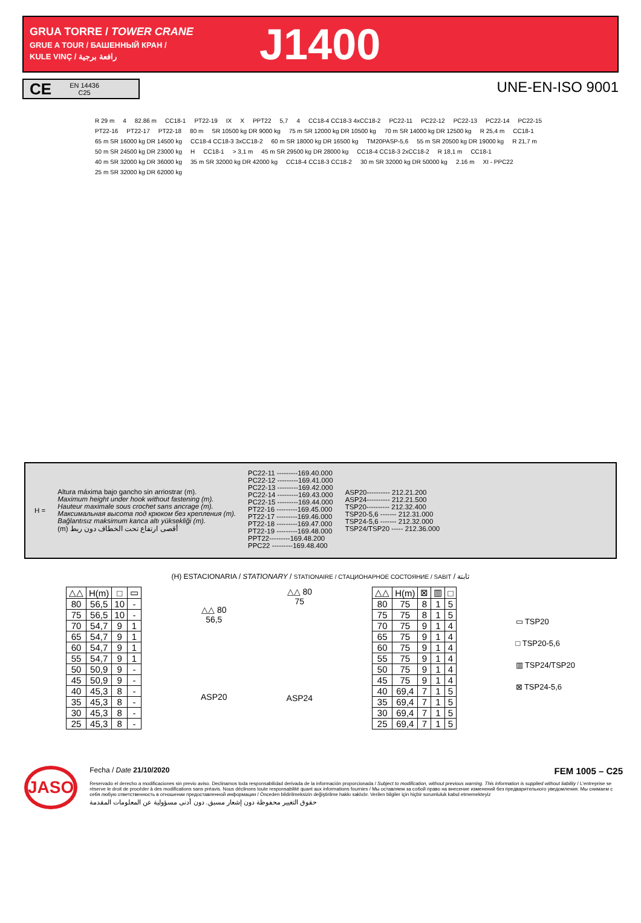GRUA TORRE / TOWER CRANE
GRUE A TOUR / БАШЕННЫЙ КРАН /
KULE VINÇ / رافعة برجية
J1400
CE
EN 14436
C25
UNE-EN-ISO 9001
R 29 m 4 82.86 m CC18-1 PT22-19 IX X PPT22 5,7 4 CC18-4 CC18-3 4xCC18-2 PC22-11 PC22-12 PC22-13 PC22-14 PC22-15 PT22-16 PT22-17 PT22-18 80 m SR 10500 kg DR 9000 kg 75 m SR 12000 kg DR 10500 kg 70 m SR 14000 kg DR 12500 kg R 25,4 m CC18-1 65 m SR 16000 kg DR 14500 kg CC18-4 CC18-3 3xCC18-2 60 m SR 18000 kg DR 16500 kg TM20PASP-5,6 55 m SR 20500 kg DR 19000 kg R 21,7 m 50 m SR 24500 kg DR 23000 kg H CC18-1 > 3,1 m 45 m SR 29500 kg DR 28000 kg CC18-4 CC18-3 2xCC18-2 R 18,1 m CC18-1 40 m SR 32000 kg DR 36000 kg 35 m SR 32000 kg DR 42000 kg CC18-4 CC18-3 CC18-2 30 m SR 32000 kg DR 50000 kg 2.16 m XI - PPC22 25 m SR 32000 kg DR 62000 kg
H = Altura máxima bajo gancho sin arriostrar (m).
Maximum height under hook without fastening (m).
Hauteur maximale sous crochet sans ancrage (m).
Максимальная высота под крюком без крепления (m).
Bağlantısız maksimum kanca altı yüksekliği (m).
(m) أقصى ارتفاع تحت الخطاف دون ربط
PC22-11 ---------169.40.000
PC22-12 ---------169.41.000
PC22-13 ---------169.42.000
PC22-14 ---------169.43.000
PC22-15 ---------169.44.000
PT22-16 ---------169.45.000
PT22-17 ---------169.46.000
PT22-18 ---------169.47.000
PT22-19 ---------169.48.000
PPT22---------169.48.200
PPC22 ---------169.48.400
ASP20---------- 212.21.200
ASP24---------- 212.21.500
TSP20---------- 212.32.400
TSP20-5,6 ------- 212.31.000
TSP24-5,6 ------- 212.32.000
TSP24/TSP20 ----- 212.36.000
(H) ESTACIONARIA / STATIONARY / STATIONAIRE / СТАЦИОНАРНОЕ СОСТОЯНИЕ / SABIT / ثابتة
| △△ | H(m) | □ | ▭ |
| --- | --- | --- | --- |
| 80 | 56,5 | 10 | - |
| 75 | 56,5 | 10 | - |
| 70 | 54,7 | 9 | 1 |
| 65 | 54,7 | 9 | 1 |
| 60 | 54,7 | 9 | 1 |
| 55 | 54,7 | 9 | 1 |
| 50 | 50,9 | 9 | - |
| 45 | 50,9 | 9 | - |
| 40 | 45,3 | 8 | - |
| 35 | 45,3 | 8 | - |
| 30 | 45,3 | 8 | - |
| 25 | 45,3 | 8 | - |
△△ 80
56,5
ASP20
△△ 80
75
ASP24
| △△ | H(m) | ⊠ | ▥ | □ |
| --- | --- | --- | --- | --- |
| 80 | 75 | 8 | 1 | 5 |
| 75 | 75 | 8 | 1 | 5 |
| 70 | 75 | 9 | 1 | 4 |
| 65 | 75 | 9 | 1 | 4 |
| 60 | 75 | 9 | 1 | 4 |
| 55 | 75 | 9 | 1 | 4 |
| 50 | 75 | 9 | 1 | 4 |
| 45 | 75 | 9 | 1 | 4 |
| 40 | 69,4 | 7 | 1 | 5 |
| 35 | 69,4 | 7 | 1 | 5 |
| 30 | 69,4 | 7 | 1 | 5 |
| 25 | 69,4 | 7 | 1 | 5 |
▭ TSP20
□ TSP20-5,6
▥ TSP24/TSP20
⊠ TSP24-5,6
JASO
Fecha / Date 21/10/2020 FEM 1005 – C25
Reservado el derecho a modificaciones sin previo aviso. Declinamos toda responsabilidad derivada de la información proporcionada / Subject to modification, without previous warning. This information is supplied without liability / L'entreprise se réserve le droit de procéder à des modifications sans préavis. Nous déclinons toute responsabilité quant aux informations fournies / Мы оставляем за собой право на внесение изменений без предварительного уведомления. Мы снимаем с себя любую ответственность в отношении предоставленной информации / Önceden bildirilmeksizin değiştirilme hakkı saklıdır. Verilen bilgiler için hiçbir sorumluluk kabul etmemekteyiz
حقوق التغيير محفوظة دون إشعار مسبق. دون أدنى مسؤولية عن المعلومات المقدمة